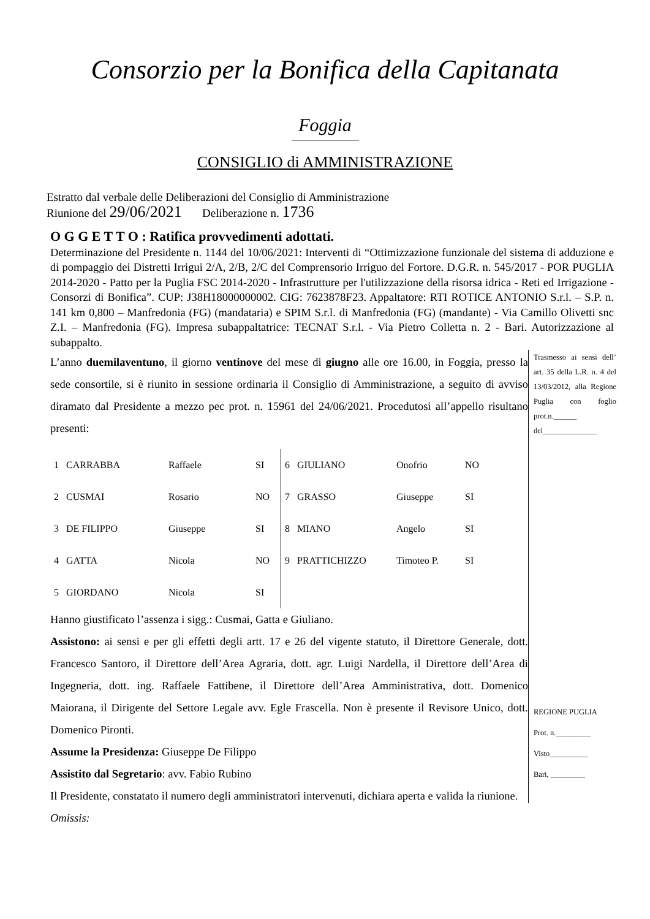Consorzio per la Bonifica della Capitanata
Foggia
CONSIGLIO di AMMINISTRAZIONE
Estratto dal verbale delle Deliberazioni del Consiglio di Amministrazione
Riunione del 29/06/2021 Deliberazione n. 1736
O G G E T T O : Ratifica provvedimenti adottati.
Determinazione del Presidente n. 1144 del 10/06/2021: Interventi di “Ottimizzazione funzionale del sistema di adduzione e di pompaggio dei Distretti Irrigui 2/A, 2/B, 2/C del Comprensorio Irriguo del Fortore. D.G.R. n. 545/2017 - POR PUGLIA 2014-2020 - Patto per la Puglia FSC 2014-2020 - Infrastrutture per l'utilizzazione della risorsa idrica - Reti ed Irrigazione - Consorzi di Bonifica”. CUP: J38H18000000002. CIG: 7623878F23. Appaltatore: RTI ROTICE ANTONIO S.r.l. – S.P. n. 141 km 0,800 – Manfredonia (FG) (mandataria) e SPIM S.r.l. di Manfredonia (FG) (mandante) - Via Camillo Olivetti snc Z.I. – Manfredonia (FG). Impresa subappaltatrice: TECNAT S.r.l. - Via Pietro Colletta n. 2 - Bari. Autorizzazione al subappalto.
L’anno duemilaventuno, il giorno ventinove del mese di giugno alle ore 16.00, in Foggia, presso la sede consortile, si è riunito in sessione ordinaria il Consiglio di Amministrazione, a seguito di avviso diramato dal Presidente a mezzo pec prot. n. 15961 del 24/06/2021. Procedutosi all’appello risultano presenti:
| 1 | CARRABBA | Raffaele | SI | 6 | GIULIANO | Onofrio | NO |
| 2 | CUSMAI | Rosario | NO | 7 | GRASSO | Giuseppe | SI |
| 3 | DE FILIPPO | Giuseppe | SI | 8 | MIANO | Angelo | SI |
| 4 | GATTA | Nicola | NO | 9 | PRATTICHIZZO | Timoteo P. | SI |
| 5 | GIORDANO | Nicola | SI | | | | |
Hanno giustificato l’assenza i sigg.: Cusmai, Gatta e Giuliano.
Assistono: ai sensi e per gli effetti degli artt. 17 e 26 del vigente statuto, il Direttore Generale, dott. Francesco Santoro, il Direttore dell’Area Agraria, dott. agr. Luigi Nardella, il Direttore dell’Area di Ingegneria, dott. ing. Raffaele Fattibene, il Direttore dell’Area Amministrativa, dott. Domenico Maiorana, il Dirigente del Settore Legale avv. Egle Frascella. Non è presente il Revisore Unico, dott. Domenico Pironti.
Assume la Presidenza: Giuseppe De Filippo
Assistito dal Segretario: avv. Fabio Rubino
Il Presidente, constatato il numero degli amministratori intervenuti, dichiara aperta e valida la riunione.
Omissis:
Trasmesso ai sensi dell’ art. 35 della L.R. n. 4 del 13/03/2012, alla Regione Puglia con foglio prot.n.______ del______________
REGIONE PUGLIA
Prot. n._________
Visto__________
Bari, _________